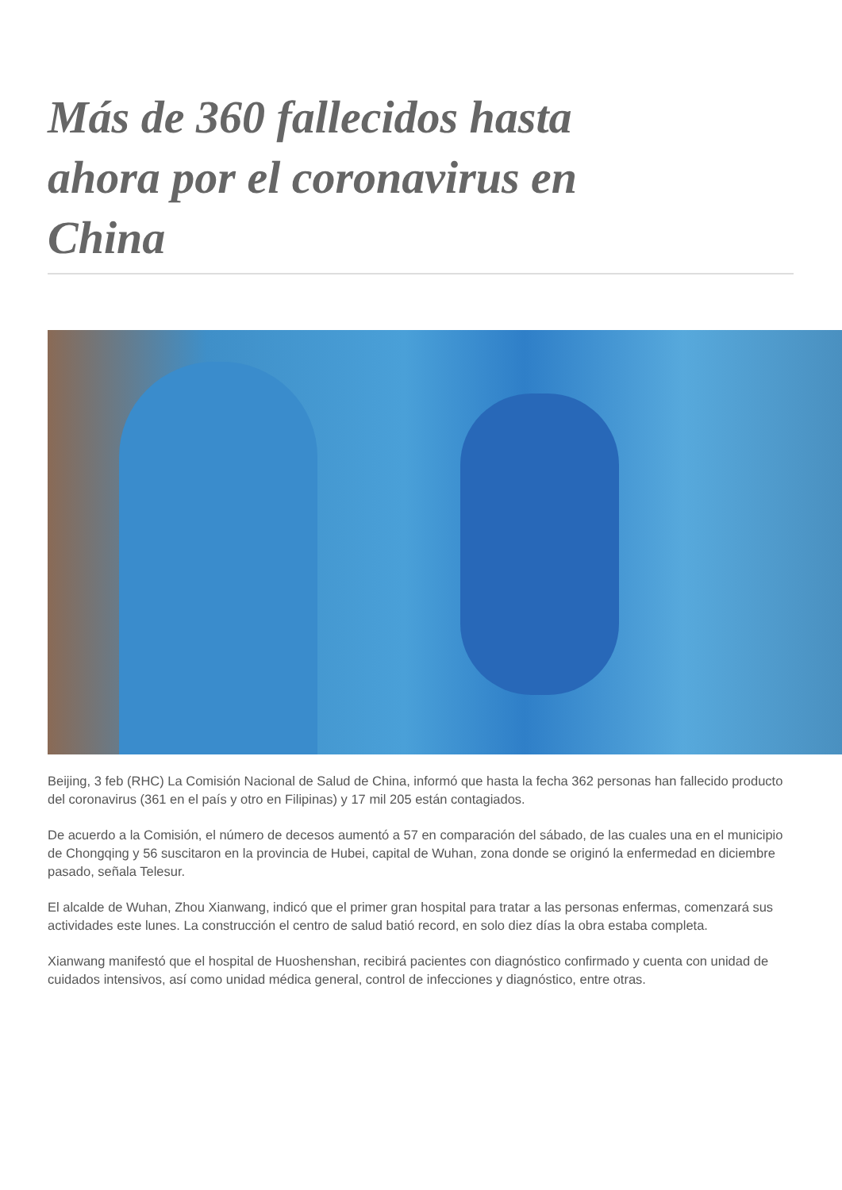Más de 360 fallecidos hasta ahora por el coronavirus en China
Beijing, 3 feb (RHC) La Comisión Nacional de Salud de China, informó que hasta la fecha 362 personas han fallecido producto del coronavirus (361 en el país y otro en Filipinas) y 17 mil 205 están contagiados.
De acuerdo a la Comisión, el número de decesos aumentó a 57 en comparación del sábado, de las cuales una en el municipio de Chongqing y 56 suscitaron en la provincia de Hubei, capital de Wuhan, zona donde se originó la enfermedad en diciembre pasado, señala Telesur.
El alcalde de Wuhan, Zhou Xianwang, indicó que el primer gran hospital para tratar a las personas enfermas, comenzará sus actividades este lunes. La construcción el centro de salud batió record, en solo diez días la obra estaba completa.
Xianwang manifestó que el hospital de Huoshenshan, recibirá pacientes con diagnóstico confirmado y cuenta con unidad de cuidados intensivos, así como unidad médica general, control de infecciones y diagnóstico, entre otras.